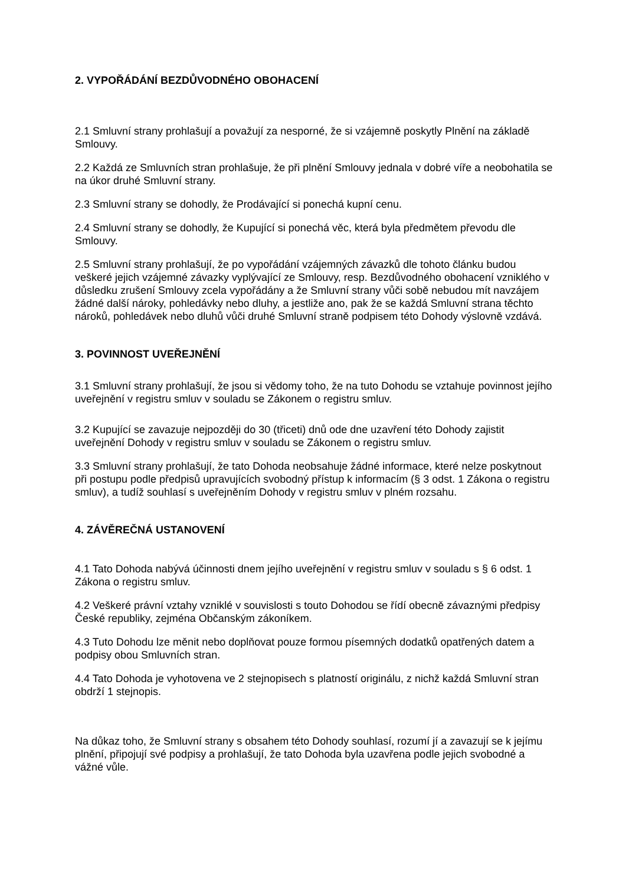2. VYPOŘÁDÁNÍ BEZDŮVODNÉHO OBOHACENÍ
2.1 Smluvní strany prohlašují a považují za nesporné, že si vzájemně poskytly Plnění na základě Smlouvy.
2.2 Každá ze Smluvních stran prohlašuje, že při plnění Smlouvy jednala v dobré víře a neobohatila se na úkor druhé Smluvní strany.
2.3 Smluvní strany se dohodly, že Prodávající si ponechá kupní cenu.
2.4 Smluvní strany se dohodly, že Kupující si ponechá věc, která byla předmětem převodu dle Smlouvy.
2.5 Smluvní strany prohlašují, že po vypořádání vzájemných závazků dle tohoto článku budou veškeré jejich vzájemné závazky vyplývající ze Smlouvy, resp. Bezdůvodného obohacení vzniklého v důsledku zrušení Smlouvy zcela vypořádány a že Smluvní strany vůči sobě nebudou mít navzájem žádné další nároky, pohledávky nebo dluhy, a jestliže ano, pak že se každá Smluvní strana těchto nároků, pohledávek nebo dluhů vůči druhé Smluvní straně podpisem této Dohody výslovně vzdává.
3. POVINNOST UVEŘEJNĚNÍ
3.1 Smluvní strany prohlašují, že jsou si vědomy toho, že na tuto Dohodu se vztahuje povinnost jejího uveřejnění v registru smluv v souladu se Zákonem o registru smluv.
3.2 Kupující se zavazuje nejpozději do 30 (třiceti) dnů ode dne uzavření této Dohody zajistit uveřejnění Dohody v registru smluv v souladu se Zákonem o registru smluv.
3.3 Smluvní strany prohlašují, že tato Dohoda neobsahuje žádné informace, které nelze poskytnout při postupu podle předpisů upravujících svobodný přístup k informacím (§ 3 odst. 1 Zákona o registru smluv), a tudíž souhlasí s uveřejněním Dohody v registru smluv v plném rozsahu.
4. ZÁVĚREČNÁ USTANOVENÍ
4.1 Tato Dohoda nabývá účinnosti dnem jejího uveřejnění v registru smluv v souladu s § 6 odst. 1 Zákona o registru smluv.
4.2 Veškeré právní vztahy vzniklé v souvislosti s touto Dohodou se řídí obecně závaznými předpisy České republiky, zejména Občanským zákoníkem.
4.3 Tuto Dohodu lze měnit nebo doplňovat pouze formou písemných dodatků opatřených datem a podpisy obou Smluvních stran.
4.4 Tato Dohoda je vyhotovena ve 2 stejnopisech s platností originálu, z nichž každá Smluvní stran obdrží 1 stejnopis.
Na důkaz toho, že Smluvní strany s obsahem této Dohody souhlasí, rozumí jí a zavazují se k jejímu plnění, připojují své podpisy a prohlašují, že tato Dohoda byla uzavřena podle jejich svobodné a vážné vůle.